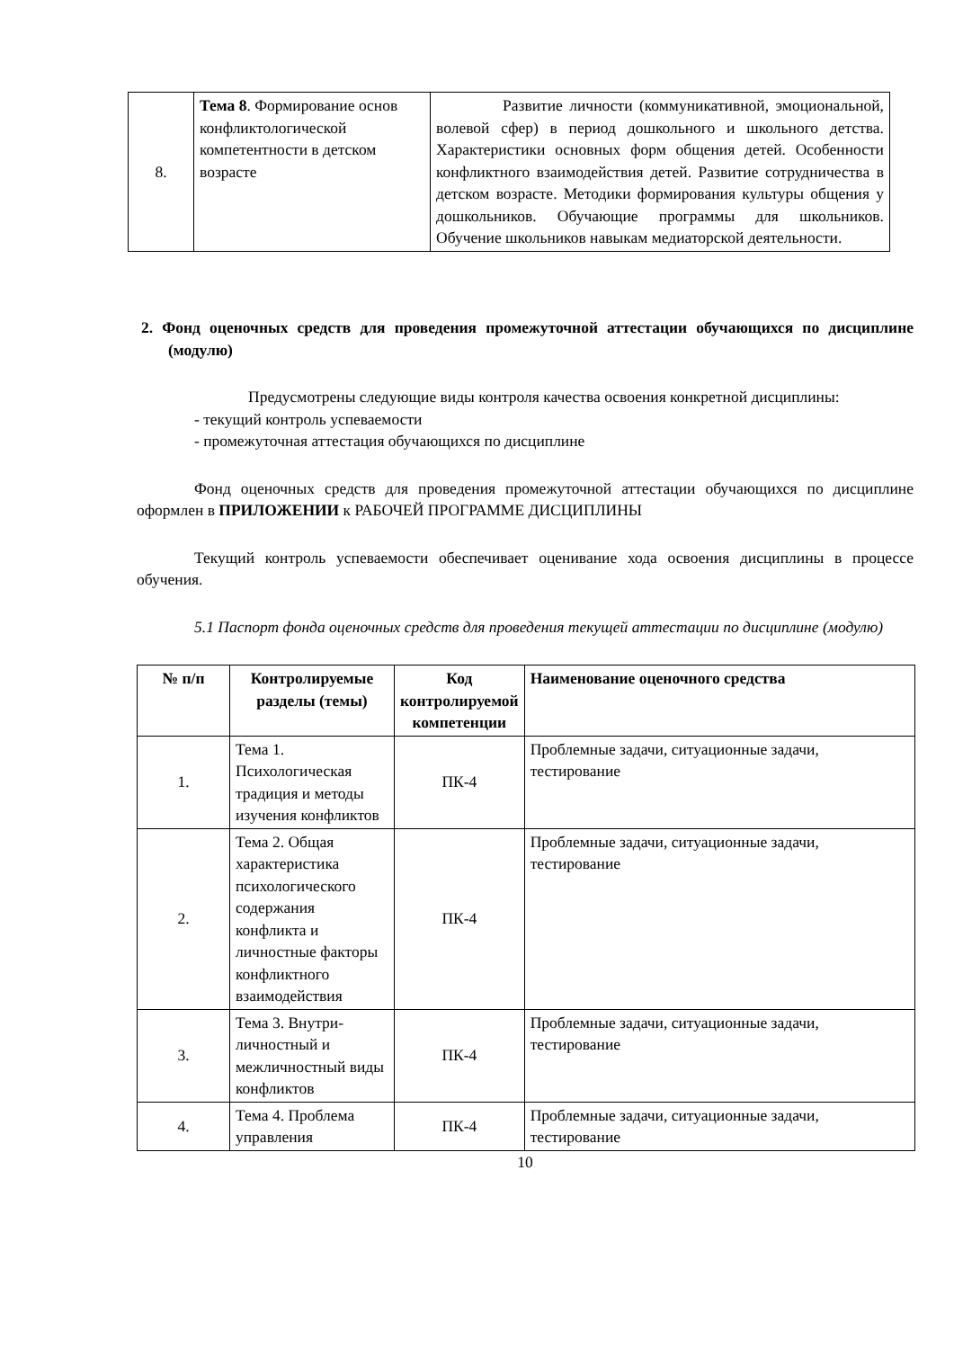| 8. | Тема 8 . Формирование основ конфликтологической компетентности в детском возрасте | Развитие личности (коммуникативной, эмоциональной, волевой сфер) в период дошкольного и школьного детства. Характеристики основных форм общения детей. Особенности конфликтного взаимодействия детей. Развитие сотрудничества в детском возрасте. Методики формирования культуры общения у дошкольников. Обучающие программы для школьников. Обучение школьников навыкам медиаторской деятельности. |
2. Фонд оценочных средств для проведения промежуточной аттестации обучающихся по дисциплине (модулю)
Предусмотрены следующие виды контроля качества освоения конкретной дисциплины:
- текущий контроль успеваемости
- промежуточная аттестация обучающихся по дисциплине
Фонд оценочных средств для проведения промежуточной аттестации обучающихся по дисциплине оформлен в ПРИЛОЖЕНИИ к РАБОЧЕЙ ПРОГРАММЕ ДИСЦИПЛИНЫ
Текущий контроль успеваемости обеспечивает оценивание хода освоения дисциплины в процессе обучения.
5.1 Паспорт фонда оценочных средств для проведения текущей аттестации по дисциплине (модулю)
| № п/п | Контролируемые разделы (темы) | Код контролируемой компетенции | Наименование оценочного средства |
| --- | --- | --- | --- |
| 1. | Тема 1. Психологическая традиция и методы изучения конфликтов | ПК-4 | Проблемные задачи, ситуационные задачи, тестирование |
| 2. | Тема 2. Общая характеристика психологического содержания конфликта и личностные факторы конфликтного взаимодействия | ПК-4 | Проблемные задачи, ситуационные задачи, тестирование |
| 3. | Тема 3. Внутри-личностный и межличностный виды конфликтов | ПК-4 | Проблемные задачи, ситуационные задачи, тестирование |
| 4. | Тема 4. Проблема управления | ПК-4 | Проблемные задачи, ситуационные задачи, тестирование |
10